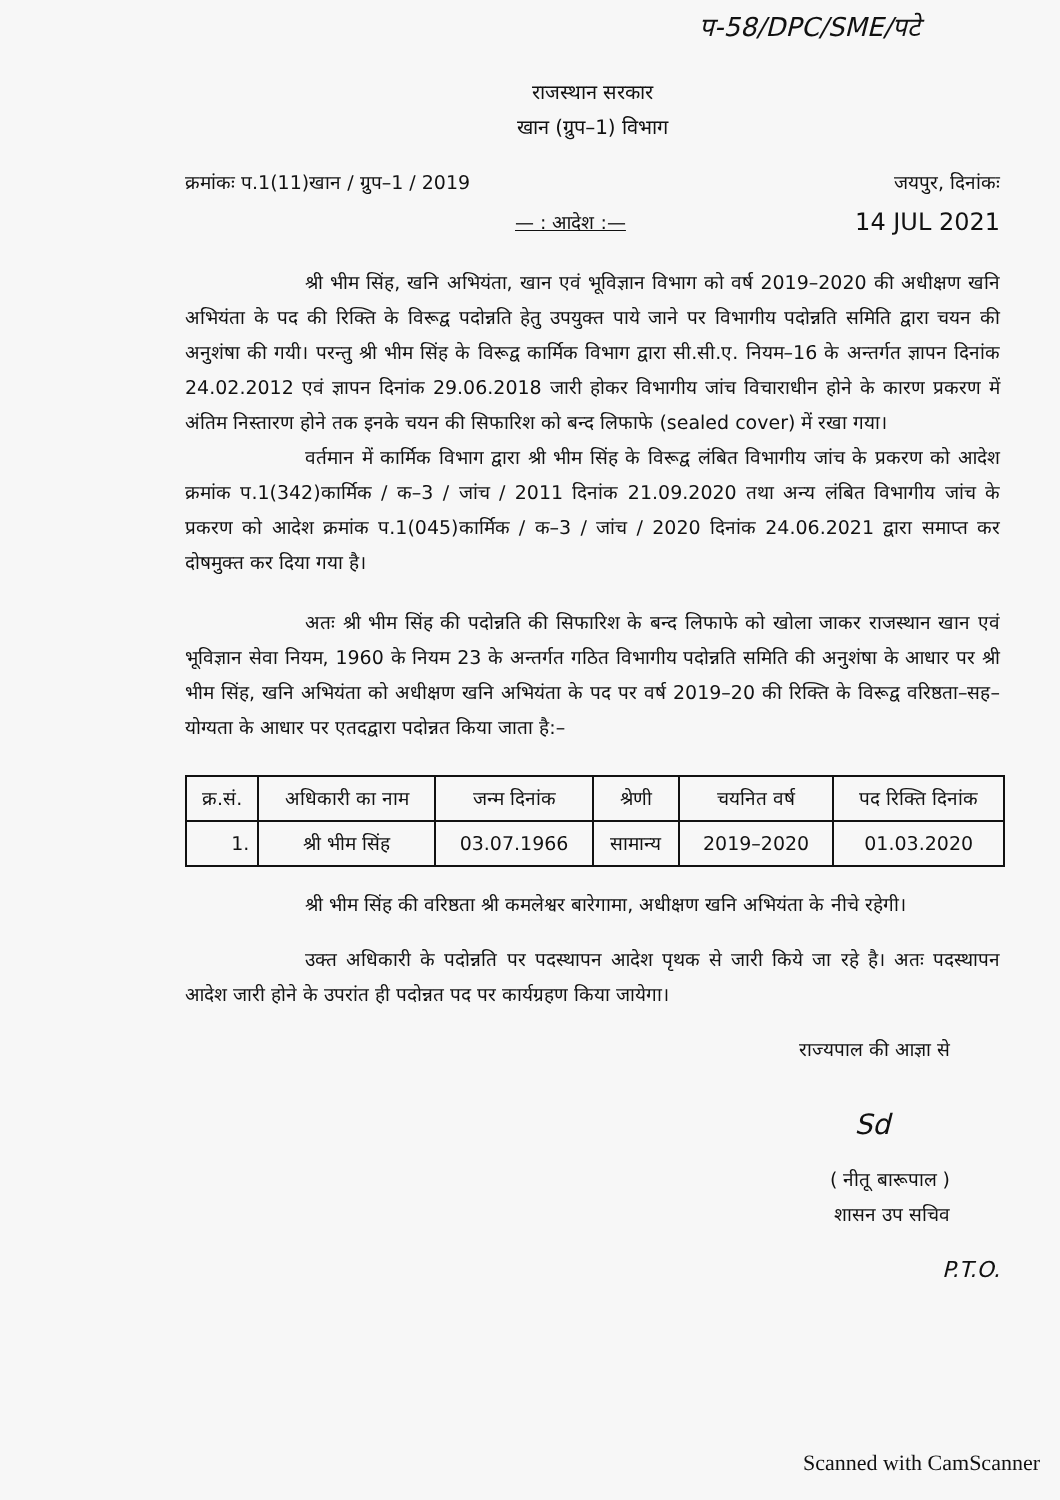प-58/DPC/SME/पटे
राजस्थान सरकार
खान (ग्रुप–1) विभाग
क्रमांकः प.1(11)खान / ग्रुप–1 / 2019 जयपुर, दिनांकः
— : आदेश :— 14 JUL 2021
श्री भीम सिंह, खनि अभियंता, खान एवं भूविज्ञान विभाग को वर्ष 2019–2020 की अधीक्षण खनि अभियंता के पद की रिक्ति के विरूद्व पदोन्नति हेतु उपयुक्त पाये जाने पर विभागीय पदोन्नति समिति द्वारा चयन की अनुशंषा की गयी। परन्तु श्री भीम सिंह के विरूद्व कार्मिक विभाग द्वारा सी.सी.ए. नियम–16 के अन्तर्गत ज्ञापन दिनांक 24.02.2012 एवं ज्ञापन दिनांक 29.06.2018 जारी होकर विभागीय जांच विचाराधीन होने के कारण प्रकरण में अंतिम निस्तारण होने तक इनके चयन की सिफारिश को बन्द लिफाफे (sealed cover) में रखा गया।
वर्तमान में कार्मिक विभाग द्वारा श्री भीम सिंह के विरूद्व लंबित विभागीय जांच के प्रकरण को आदेश क्रमांक प.1(342)कार्मिक / क–3 / जांच / 2011 दिनांक 21.09.2020 तथा अन्य लंबित विभागीय जांच के प्रकरण को आदेश क्रमांक प.1(045)कार्मिक / क–3 / जांच / 2020 दिनांक 24.06.2021 द्वारा समाप्त कर दोषमुक्त कर दिया गया है।
अतः श्री भीम सिंह की पदोन्नति की सिफारिश के बन्द लिफाफे को खोला जाकर राजस्थान खान एवं भूविज्ञान सेवा नियम, 1960 के नियम 23 के अन्तर्गत गठित विभागीय पदोन्नति समिति की अनुशंषा के आधार पर श्री भीम सिंह, खनि अभियंता को अधीक्षण खनि अभियंता के पद पर वर्ष 2019–20 की रिक्ति के विरूद्व वरिष्ठता–सह–योग्यता के आधार पर एतदद्वारा पदोन्नत किया जाता है:–
| क्र.सं. | अधिकारी का नाम | जन्म दिनांक | श्रेणी | चयनित वर्ष | पद रिक्ति दिनांक |
| --- | --- | --- | --- | --- | --- |
| 1. | श्री भीम सिंह | 03.07.1966 | सामान्य | 2019–2020 | 01.03.2020 |
श्री भीम सिंह की वरिष्ठता श्री कमलेश्वर बारेगामा, अधीक्षण खनि अभियंता के नीचे रहेगी।
उक्त अधिकारी के पदोन्नति पर पदस्थापन आदेश पृथक से जारी किये जा रहे है। अतः पदस्थापन आदेश जारी होने के उपरांत ही पदोन्नत पद पर कार्यग्रहण किया जायेगा।
राज्यपाल की आज्ञा से
Sd
( नीतू बारूपाल )
शासन उप सचिव
P.T.O.
Scanned with CamScanner